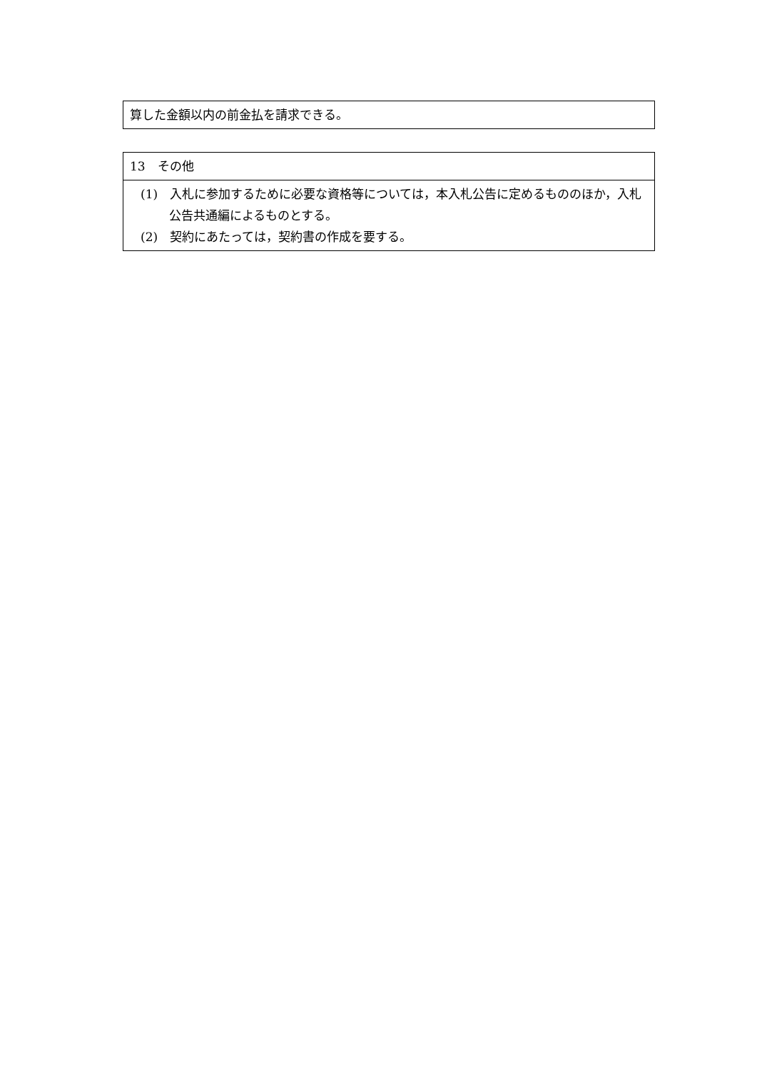| 算した金額以内の前金払を請求できる。 |
| 13 その他 |
| (1) 入札に参加するために必要な資格等については，本入札公告に定めるもののほか，入札公告共通編によるものとする。 (2) 契約にあたっては，契約書の作成を要する。 |